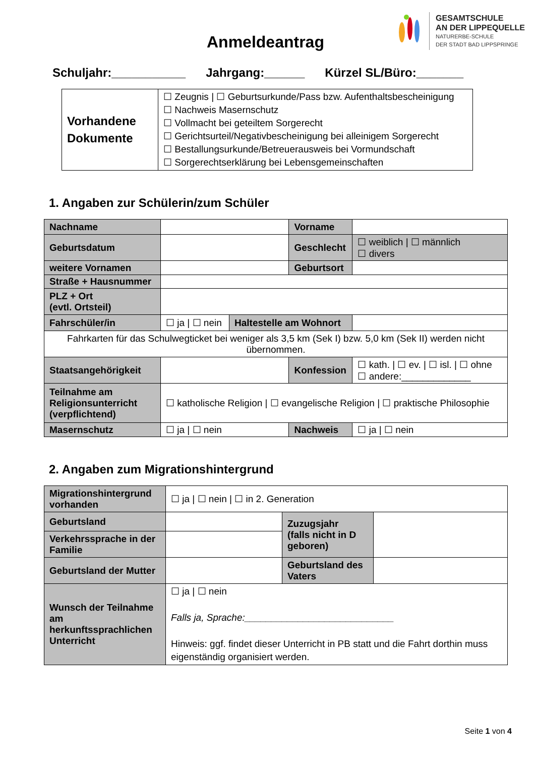Anmeldeantrag
GESAMTSCHULE
AN DER LIPPEQUELLE
NATURERBE-SCHULE
DER STADT BAD LIPPSPRINGE
Schuljahr:___________ Jahrgang:______ Kürzel SL/Büro:_______
| Vorhandene Dokumente | ☐ Zeugnis / ☐ Geburtsurkunde/Pass bzw. Aufenthaltsbescheinigung ☐ Nachweis Masernschutz ☐ Vollmacht bei geteiltem Sorgerecht ☐ Gerichtsurteil/Negativbescheinigung bei alleinigem Sorgerecht ☐ Bestallungsurkunde/Betreuerausweis bei Vormundschaft ☐ Sorgerechtserklärung bei Lebensgemeinschaften |
1. Angaben zur Schülerin/zum Schüler
| Nachname | | | Vorname | |
| Geburtsdatum | | | Geschlecht | ☐ weiblich / ☐ männlich ☐ divers |
| weitere Vornamen | | | Geburtsort | |
| Straße + Hausnummer | | | | |
| PLZ + Ort (evtl. Ortsteil) | | | | |
| Fahrschüler/in | ☐ ja / ☐ nein | Haltestelle am Wohnort | | |
| Fahrkarten für das Schulwegticket bei weniger als 3,5 km (Sek I) bzw. 5,0 km (Sek II) werden nicht übernommen. | | | | |
| Staatsangehörigkeit | | | Konfession | ☐ kath. / ☐ ev. / ☐ isl. / ☐ ohne ☐ andere:_____________ |
| Teilnahme am Religionsunterricht (verpflichtend) | ☐ katholische Religion / ☐ evangelische Religion / ☐ praktische Philosophie | | | |
| Masernschutz | ☐ ja / ☐ nein | | Nachweis | ☐ ja / ☐ nein |
2. Angaben zum Migrationshintergrund
| Migrationshintergrund vorhanden | ☐ ja / ☐ nein / ☐ in 2. Generation | | |
| Geburtsland | | Zuzugsjahr (falls nicht in D geboren) | |
| Verkehrssprache in der Familie | | | |
| Geburtsland der Mutter | | Geburtsland des Vaters | |
| Wunsch der Teilnahme am herkunftssprachlichen Unterricht | ☐ ja / ☐ nein Falls ja, Sprache:____________________________ Hinweis: ggf. findet dieser Unterricht in PB statt und die Fahrt dorthin muss eigenständig organisiert werden. | | |
Seite 1 von 4